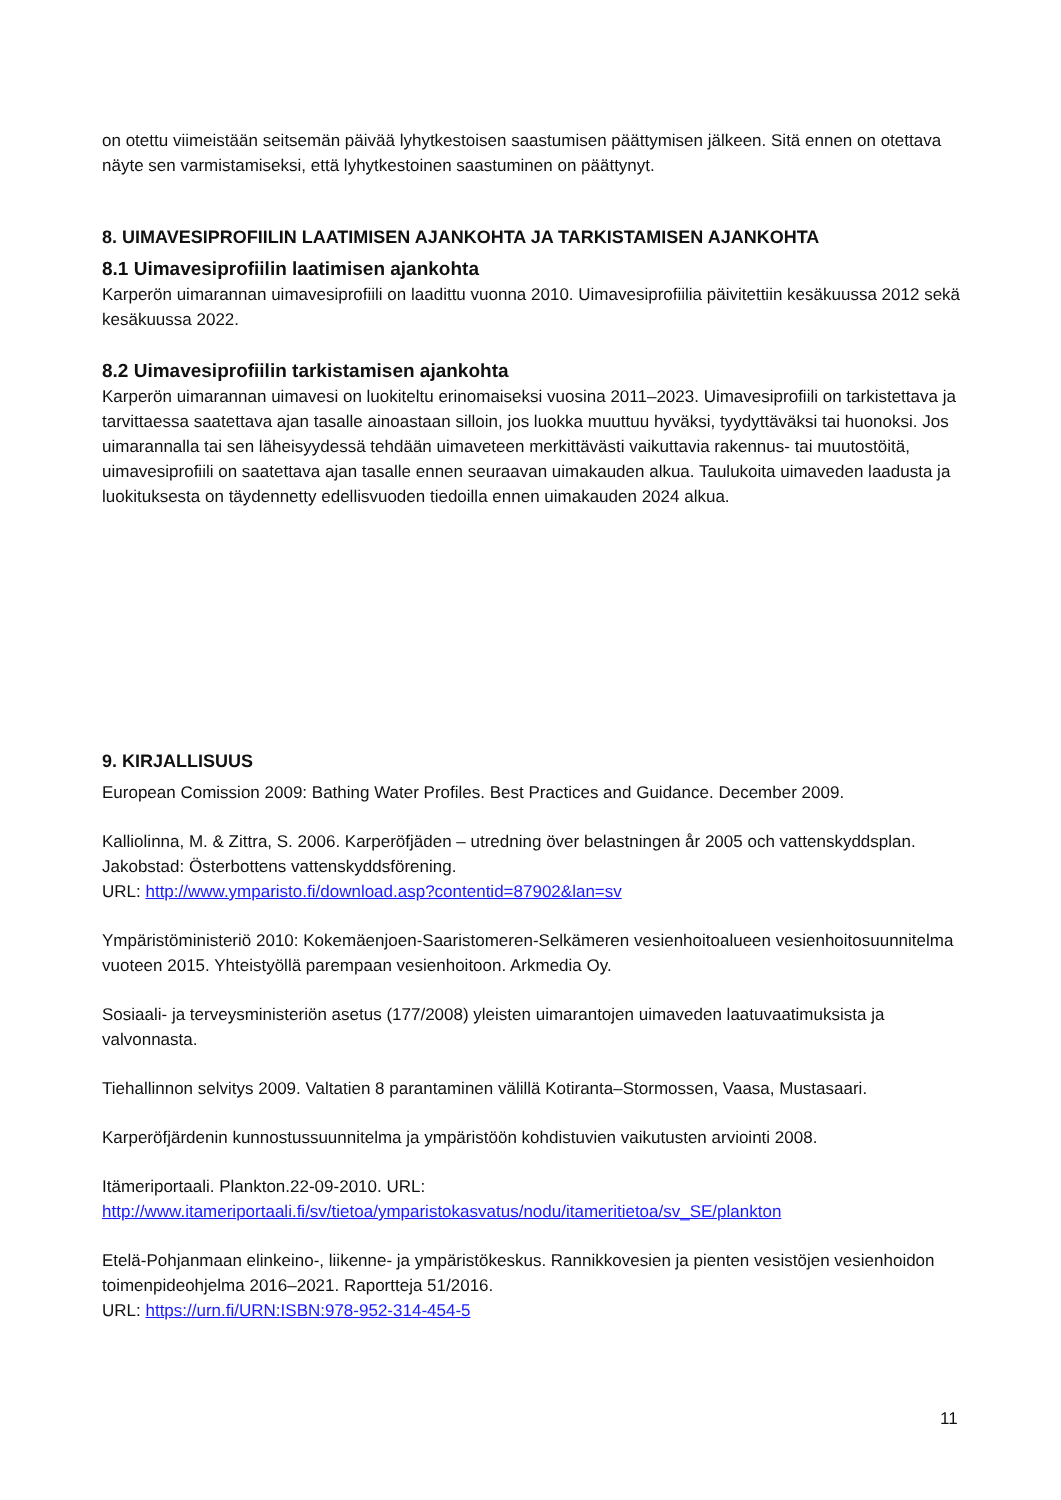on otettu viimeistään seitsemän päivää lyhytkestoisen saastumisen päättymisen jälkeen. Sitä ennen on otettava näyte sen varmistamiseksi, että lyhytkestoinen saastuminen on päättynyt.
8. UIMAVESIPROFIILIN LAATIMISEN AJANKOHTA JA TARKISTAMISEN AJANKOHTA
8.1 Uimavesiprofiilin laatimisen ajankohta
Karperön uimarannan uimavesiprofiili on laadittu vuonna 2010. Uimavesiprofiilia päivitettiin kesäkuussa 2012 sekä kesäkuussa 2022.
8.2 Uimavesiprofiilin tarkistamisen ajankohta
Karperön uimarannan uimavesi on luokiteltu erinomaiseksi vuosina 2011–2023. Uimavesiprofiili on tarkistettava ja tarvittaessa saatettava ajan tasalle ainoastaan silloin, jos luokka muuttuu hyväksi, tyydyttäväksi tai huonoksi. Jos uimarannalla tai sen läheisyydessä tehdään uimaveteen merkittävästi vaikuttavia rakennus- tai muutostöitä, uimavesiprofiili on saatettava ajan tasalle ennen seuraavan uimakauden alkua. Taulukoita uimaveden laadusta ja luokituksesta on täydennetty edellisvuoden tiedoilla ennen uimakauden 2024 alkua.
9. KIRJALLISUUS
European Comission 2009: Bathing Water Profiles. Best Practices and Guidance. December 2009.
Kalliolinna, M. & Zittra, S. 2006. Karperöfjäden – utredning över belastningen år 2005 och vattenskyddsplan. Jakobstad: Österbottens vattenskyddsförening.
URL: http://www.ymparisto.fi/download.asp?contentid=87902&lan=sv
Ympäristöministeriö 2010: Kokemäenjoen-Saaristomeren-Selkämeren vesienhoitoalueen vesienhoitosuunnitelma vuoteen 2015. Yhteistyöllä parempaan vesienhoitoon. Arkmedia Oy.
Sosiaali- ja terveysministeriön asetus (177/2008) yleisten uimarantojen uimaveden laatuvaatimuksista ja valvonnasta.
Tiehallinnon selvitys 2009. Valtatien 8 parantaminen välillä Kotiranta–Stormossen, Vaasa, Mustasaari.
Karperöfjärdenin kunnostussuunnitelma ja ympäristöön kohdistuvien vaikutusten arviointi 2008.
Itämeriportaali. Plankton.22-09-2010. URL:
http://www.itameriportaali.fi/sv/tietoa/ymparistokasvatus/nodu/itameritietoa/sv_SE/plankton
Etelä-Pohjanmaan elinkeino-, liikenne- ja ympäristökeskus. Rannikkovesien ja pienten vesistöjen vesienhoidon toimenpideohjelma 2016–2021. Raportteja 51/2016.
URL: https://urn.fi/URN:ISBN:978-952-314-454-5
11